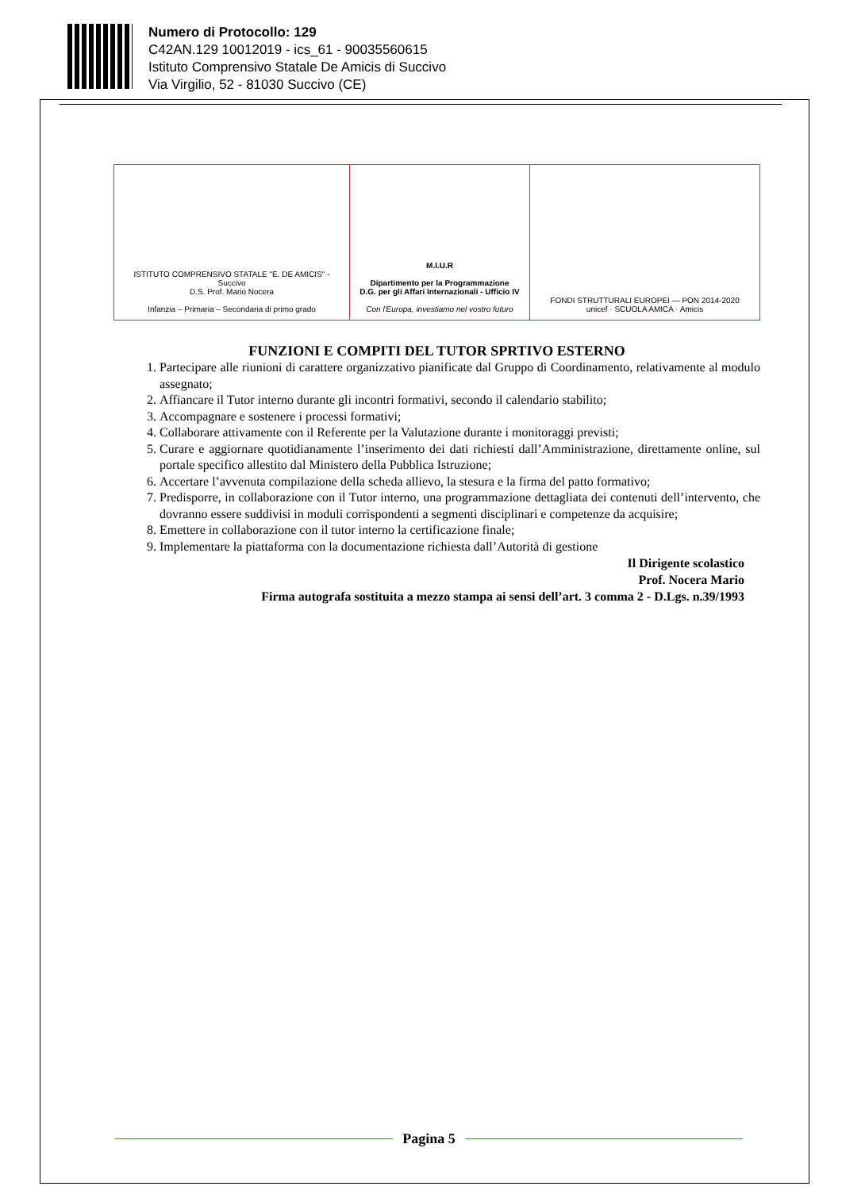Numero di Protocollo: 129
C42AN.129 10012019 - ics_61 - 90035560615
Istituto Comprensivo Statale De Amicis di Succivo
Via Virgilio, 52 - 81030 Succivo (CE)
ISTITUTO COMPRENSIVO STATALE "E. DE AMICIS" - Succivo
D.S. Prof. Mario Nocera
Infanzia – Primaria – Secondaria di primo grado
M.I.U.R
Dipartimento per la Programmazione
D.G. per gli Affari Internazionali - Ufficio IV
Con l'Europa, investiamo nel vostro futuro
FONDI STRUTTURALI EUROPEI — PON 2014-2020
unicef · SCUOLA AMICA · Amicis
FUNZIONI E COMPITI DEL TUTOR SPRTIVO ESTERNO
1. Partecipare alle riunioni di carattere organizzativo pianificate dal Gruppo di Coordinamento, relativamente al modulo assegnato;
2. Affiancare il Tutor interno durante gli incontri formativi, secondo il calendario stabilito;
3. Accompagnare e sostenere i processi formativi;
4. Collaborare attivamente con il Referente per la Valutazione durante i monitoraggi previsti;
5. Curare e aggiornare quotidianamente l’inserimento dei dati richiesti dall’Amministrazione, direttamente online, sul portale specifico allestito dal Ministero della Pubblica Istruzione;
6. Accertare l’avvenuta compilazione della scheda allievo, la stesura e la firma del patto formativo;
7. Predisporre, in collaborazione con il Tutor interno, una programmazione dettagliata dei contenuti dell’intervento, che dovranno essere suddivisi in moduli corrispondenti a segmenti disciplinari e competenze da acquisire;
8. Emettere in collaborazione con il tutor interno la certificazione finale;
9. Implementare la piattaforma con la documentazione richiesta dall’Autorità di gestione
Il Dirigente scolastico
Prof. Nocera Mario
Firma autografa sostituita a mezzo stampa ai sensi dell’art. 3 comma 2 - D.Lgs. n.39/1993
Pagina 5